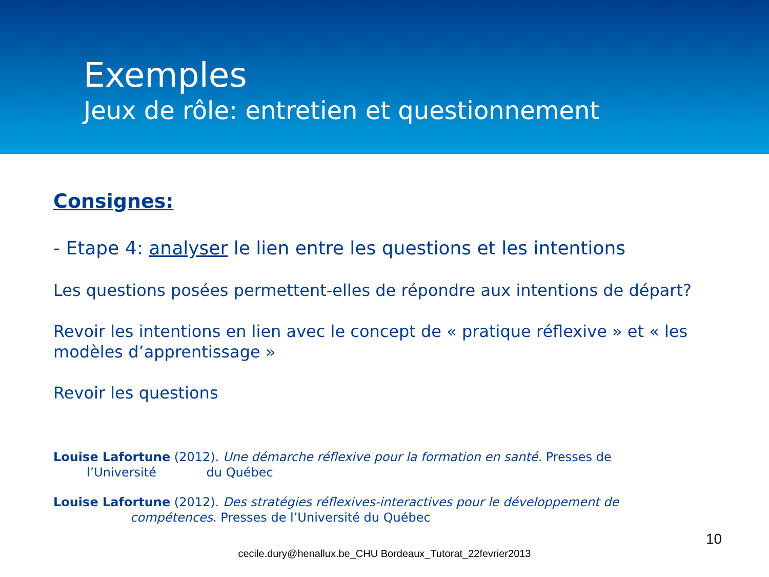Exemples
Jeux de rôle: entretien et questionnement
Consignes:
- Etape 4: analyser le lien entre les questions et les intentions
Les questions posées permettent-elles de répondre aux intentions de départ?
Revoir les intentions en lien avec le concept de « pratique réflexive » et « les modèles d’apprentissage »
Revoir les questions
Louise Lafortune (2012). Une démarche réflexive pour la formation en santé. Presses de
l’Université du Québec
Louise Lafortune (2012). Des stratégies réflexives-interactives pour le développement de
compétences. Presses de l’Université du Québec
10
cecile.dury@henallux.be_CHU Bordeaux_Tutorat_22fevrier2013